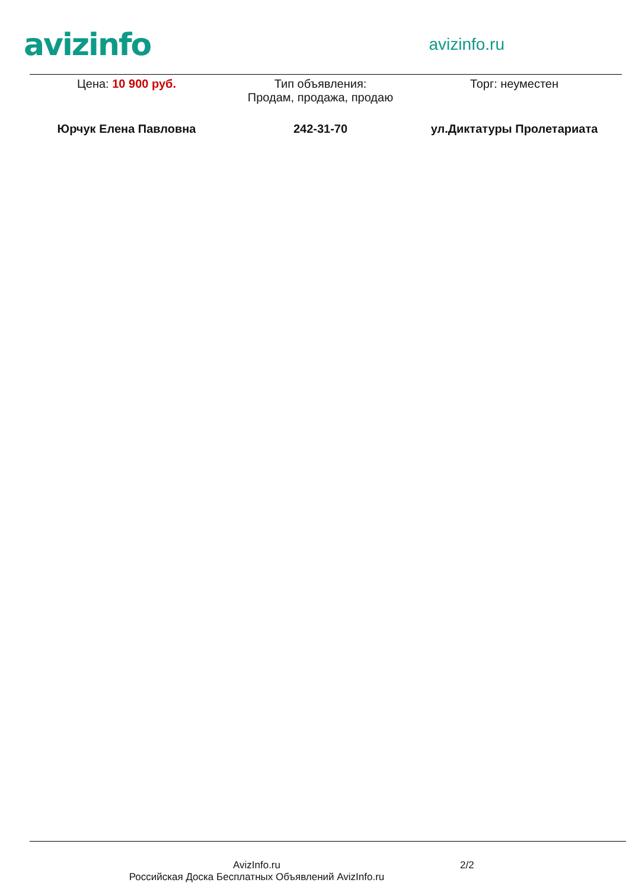avizinfo
avizinfo.ru
Цена: 10 900 руб. Тип объявления:
Продам, продажа, продаю
Торг: неуместен
Юрчук Елена Павловна 242-31-70 ул.Диктатуры Пролетариата
AvizInfo.ru
Российская Доска Бесплатных Объявлений AvizInfo.ru
2/2